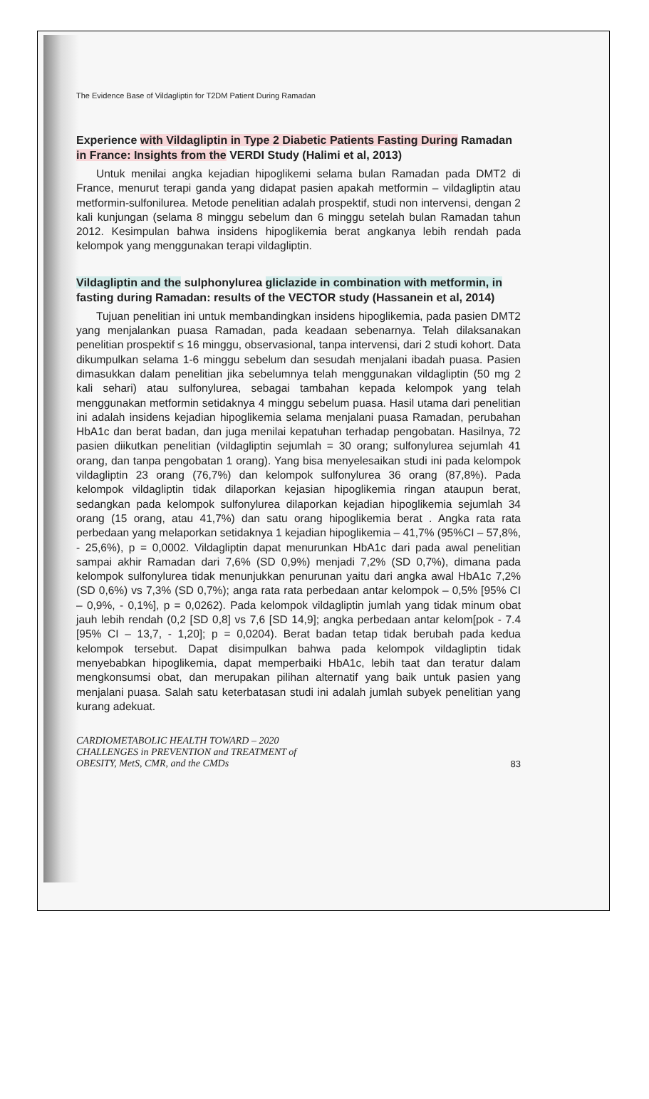The Evidence Base of Vildagliptin for T2DM Patient During Ramadan
Experience with Vildagliptin in Type 2 Diabetic Patients Fasting During Ramadan in France: Insights from the VERDI Study (Halimi et al, 2013)
Untuk menilai angka kejadian hipoglikemi selama bulan Ramadan pada DMT2 di France, menurut terapi ganda yang didapat pasien apakah metformin – vildagliptin atau metformin-sulfonilurea. Metode penelitian adalah prospektif, studi non intervensi, dengan 2 kali kunjungan (selama 8 minggu sebelum dan 6 minggu setelah bulan Ramadan tahun 2012. Kesimpulan bahwa insidens hipoglikemia berat angkanya lebih rendah pada kelompok yang menggunakan terapi vildagliptin.
Vildagliptin and the sulphonylurea gliclazide in combination with metformin, in fasting during Ramadan: results of the VECTOR study (Hassanein et al, 2014)
Tujuan penelitian ini untuk membandingkan insidens hipoglikemia, pada pasien DMT2 yang menjalankan puasa Ramadan, pada keadaan sebenarnya. Telah dilaksanakan penelitian prospektif ≤ 16 minggu, observasional, tanpa intervensi, dari 2 studi kohort. Data dikumpulkan selama 1-6 minggu sebelum dan sesudah menjalani ibadah puasa. Pasien dimasukkan dalam penelitian jika sebelumnya telah menggunakan vildagliptin (50 mg 2 kali sehari) atau sulfonylurea, sebagai tambahan kepada kelompok yang telah menggunakan metformin setidaknya 4 minggu sebelum puasa. Hasil utama dari penelitian ini adalah insidens kejadian hipoglikemia selama menjalani puasa Ramadan, perubahan HbA1c dan berat badan, dan juga menilai kepatuhan terhadap pengobatan. Hasilnya, 72 pasien diikutkan penelitian (vildagliptin sejumlah = 30 orang; sulfonylurea sejumlah 41 orang, dan tanpa pengobatan 1 orang). Yang bisa menyelesaikan studi ini pada kelompok vildagliptin 23 orang (76,7%) dan kelompok sulfonylurea 36 orang (87,8%). Pada kelompok vildagliptin tidak dilaporkan kejasian hipoglikemia ringan ataupun berat, sedangkan pada kelompok sulfonylurea dilaporkan kejadian hipoglikemia sejumlah 34 orang (15 orang, atau 41,7%) dan satu orang hipoglikemia berat . Angka rata rata perbedaan yang melaporkan setidaknya 1 kejadian hipoglikemia – 41,7% (95%CI – 57,8%, - 25,6%), p = 0,0002. Vildagliptin dapat menurunkan HbA1c dari pada awal penelitian sampai akhir Ramadan dari 7,6% (SD 0,9%) menjadi 7,2% (SD 0,7%), dimana pada kelompok sulfonylurea tidak menunjukkan penurunan yaitu dari angka awal HbA1c 7,2% (SD 0,6%) vs 7,3% (SD 0,7%); anga rata rata perbedaan antar kelompok – 0,5% [95% CI – 0,9%, - 0,1%], p = 0,0262). Pada kelompok vildagliptin jumlah yang tidak minum obat jauh lebih rendah (0,2 [SD 0,8] vs 7,6 [SD 14,9]; angka perbedaan antar kelom[pok - 7.4 [95% CI – 13,7, - 1,20]; p = 0,0204). Berat badan tetap tidak berubah pada kedua kelompok tersebut. Dapat disimpulkan bahwa pada kelompok vildagliptin tidak menyebabkan hipoglikemia, dapat memperbaiki HbA1c, lebih taat dan teratur dalam mengkonsumsi obat, dan merupakan pilihan alternatif yang baik untuk pasien yang menjalani puasa. Salah satu keterbatasan studi ini adalah jumlah subyek penelitian yang kurang adekuat.
CARDIOMETABOLIC HEALTH TOWARD – 2020
CHALLENGES in PREVENTION and TREATMENT of
OBESITY, MetS, CMR, and the CMDs 83